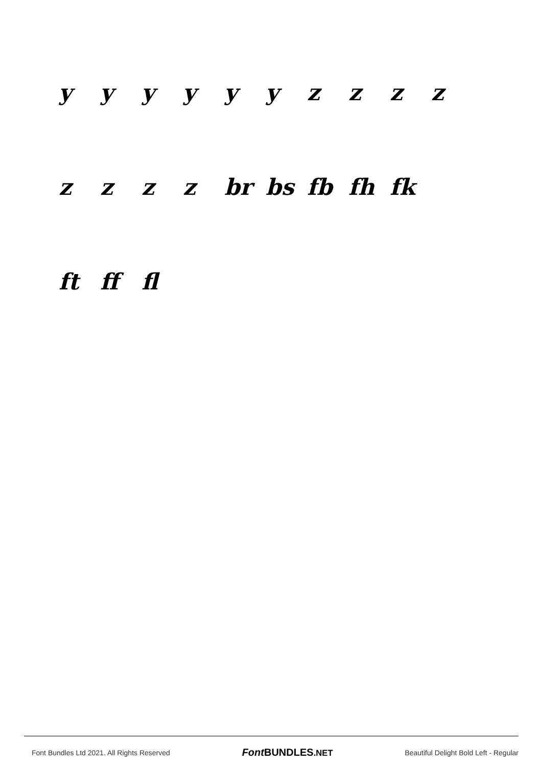yyyyyyzzzz
zzzz br bs fb fh fk
ft ff fl
Font Bundles Ltd 2021. All Rights Reserved Font BUNDLES.NET Beautiful Delight Bold Left - Regular